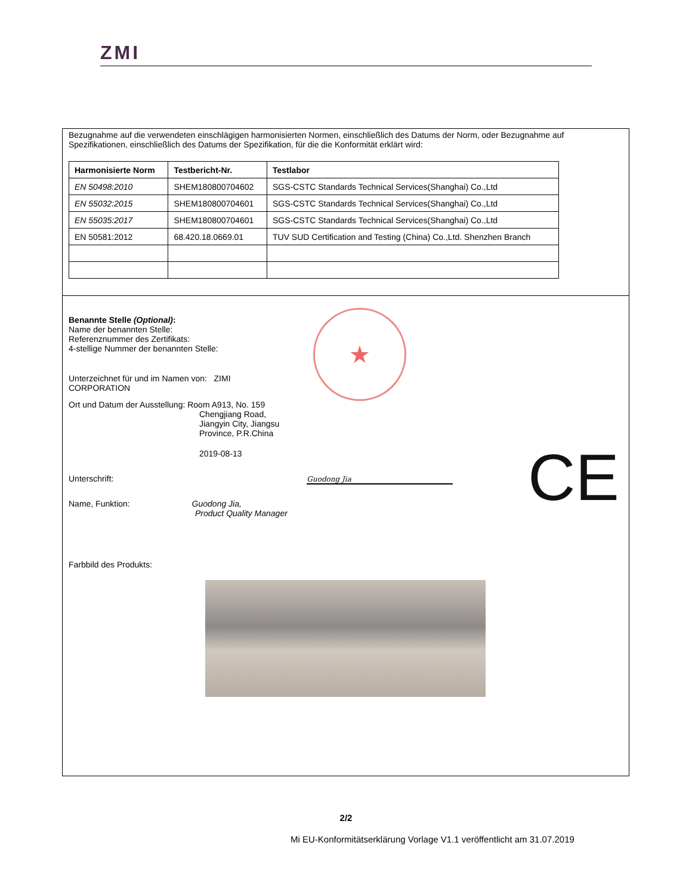ZMI
Bezugnahme auf die verwendeten einschlägigen harmonisierten Normen, einschließlich des Datums der Norm, oder Bezugnahme auf Spezifikationen, einschließlich des Datums der Spezifikation, für die die Konformität erklärt wird:
| Harmonisierte Norm | Testbericht-Nr. | Testlabor |
| --- | --- | --- |
| EN 50498:2010 | SHEM180800704602 | SGS-CSTC Standards Technical Services(Shanghai) Co.,Ltd |
| EN 55032:2015 | SHEM180800704601 | SGS-CSTC Standards Technical Services(Shanghai) Co.,Ltd |
| EN 55035:2017 | SHEM180800704601 | SGS-CSTC Standards Technical Services(Shanghai) Co.,Ltd |
| EN 50581:2012 | 68.420.18.0669.01 | TUV SUD Certification and Testing (China) Co.,Ltd. Shenzhen Branch |
★
CE
Benannte Stelle (Optional):
Name der benannten Stelle:
Referenznummer des Zertifikats:
4-stellige Nummer der benannten Stelle:
Unterzeichnet für und im Namen von: ZIMI
CORPORATION
Ort und Datum der Ausstellung: Room A913, No. 159
Chengjiang Road,
Jiangyin City, Jiangsu
Province, P.R.China
2019-08-13
Unterschrift: Guodong Jia
Name, Funktion: Guodong Jia,
Product Quality Manager
Farbbild des Produkts:
2/2
Mi EU-Konformitätserklärung Vorlage V1.1 veröffentlicht am 31.07.2019